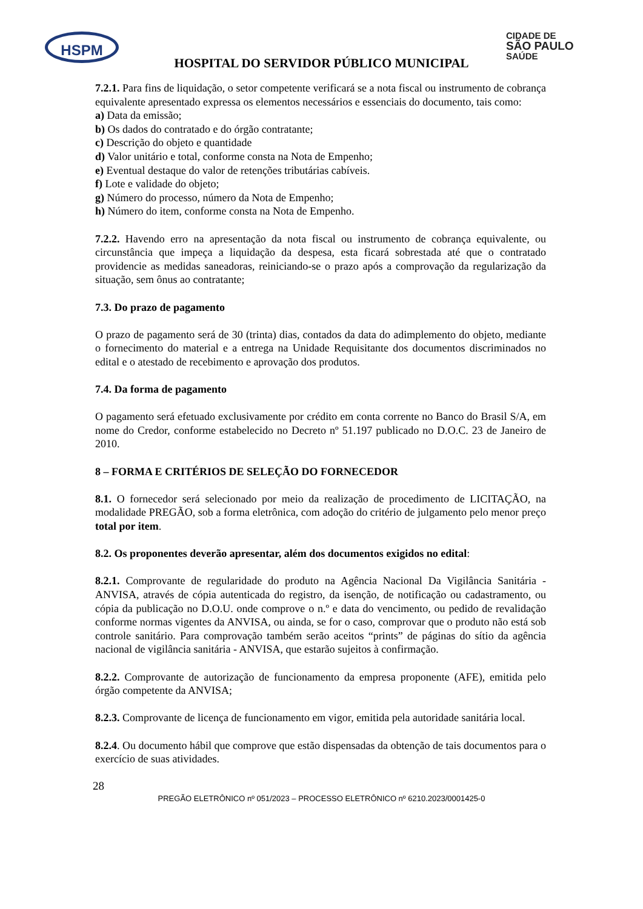HSPM CIDADE DE
SÃO PAULO
SAÚDE
HOSPITAL DO SERVIDOR PÚBLICO MUNICIPAL
7.2.1. Para fins de liquidação, o setor competente verificará se a nota fiscal ou instrumento de cobrança equivalente apresentado expressa os elementos necessários e essenciais do documento, tais como:
a) Data da emissão;
b) Os dados do contratado e do órgão contratante;
c) Descrição do objeto e quantidade
d) Valor unitário e total, conforme consta na Nota de Empenho;
e) Eventual destaque do valor de retenções tributárias cabíveis.
f) Lote e validade do objeto;
g) Número do processo, número da Nota de Empenho;
h) Número do item, conforme consta na Nota de Empenho.
7.2.2. Havendo erro na apresentação da nota fiscal ou instrumento de cobrança equivalente, ou circunstância que impeça a liquidação da despesa, esta ficará sobrestada até que o contratado providencie as medidas saneadoras, reiniciando-se o prazo após a comprovação da regularização da situação, sem ônus ao contratante;
7.3. Do prazo de pagamento
O prazo de pagamento será de 30 (trinta) dias, contados da data do adimplemento do objeto, mediante o fornecimento do material e a entrega na Unidade Requisitante dos documentos discriminados no edital e o atestado de recebimento e aprovação dos produtos.
7.4. Da forma de pagamento
O pagamento será efetuado exclusivamente por crédito em conta corrente no Banco do Brasil S/A, em nome do Credor, conforme estabelecido no Decreto nº 51.197 publicado no D.O.C. 23 de Janeiro de 2010.
8 – FORMA E CRITÉRIOS DE SELEÇÃO DO FORNECEDOR
8.1. O fornecedor será selecionado por meio da realização de procedimento de LICITAÇÃO, na modalidade PREGÃO, sob a forma eletrônica, com adoção do critério de julgamento pelo menor preço total por item.
8.2. Os proponentes deverão apresentar, além dos documentos exigidos no edital:
8.2.1. Comprovante de regularidade do produto na Agência Nacional Da Vigilância Sanitária - ANVISA, através de cópia autenticada do registro, da isenção, de notificação ou cadastramento, ou cópia da publicação no D.O.U. onde comprove o n.º e data do vencimento, ou pedido de revalidação conforme normas vigentes da ANVISA, ou ainda, se for o caso, comprovar que o produto não está sob controle sanitário. Para comprovação também serão aceitos “prints” de páginas do sítio da agência nacional de vigilância sanitária - ANVISA, que estarão sujeitos à confirmação.
8.2.2. Comprovante de autorização de funcionamento da empresa proponente (AFE), emitida pelo órgão competente da ANVISA;
8.2.3. Comprovante de licença de funcionamento em vigor, emitida pela autoridade sanitária local.
8.2.4. Ou documento hábil que comprove que estão dispensadas da obtenção de tais documentos para o exercício de suas atividades.
28
PREGÃO ELETRÔNICO nº 051/2023 – PROCESSO ELETRÔNICO nº 6210.2023/0001425-0